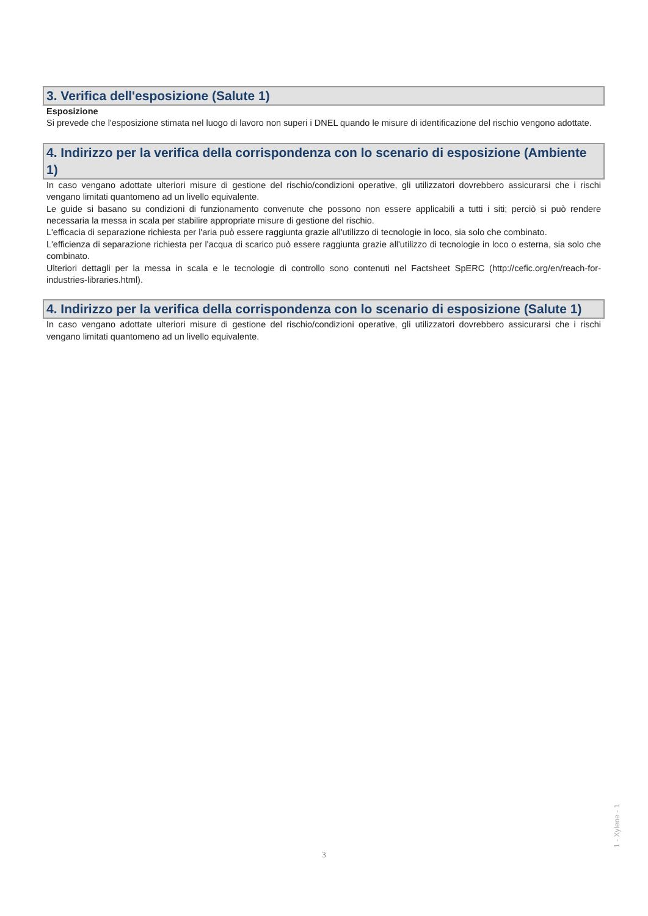3. Verifica dell'esposizione (Salute 1)
Esposizione
Si prevede che l'esposizione stimata nel luogo di lavoro non superi i DNEL quando le misure di identificazione del rischio vengono adottate.
4. Indirizzo per la verifica della corrispondenza con lo scenario di esposizione (Ambiente 1)
In caso vengano adottate ulteriori misure di gestione del rischio/condizioni operative, gli utilizzatori dovrebbero assicurarsi che i rischi vengano limitati quantomeno ad un livello equivalente.
Le guide si basano su condizioni di funzionamento convenute che possono non essere applicabili a tutti i siti; perciò si può rendere necessaria la messa in scala per stabilire appropriate misure di gestione del rischio.
L'efficacia di separazione richiesta per l'aria può essere raggiunta grazie all'utilizzo di tecnologie in loco, sia solo che combinato.
L'efficienza di separazione richiesta per l'acqua di scarico può essere raggiunta grazie all'utilizzo di tecnologie in loco o esterna, sia solo che combinato.
Ulteriori dettagli per la messa in scala e le tecnologie di controllo sono contenuti nel Factsheet SpERC (http://cefic.org/en/reach-for-industries-libraries.html).
4. Indirizzo per la verifica della corrispondenza con lo scenario di esposizione (Salute 1)
In caso vengano adottate ulteriori misure di gestione del rischio/condizioni operative, gli utilizzatori dovrebbero assicurarsi che i rischi vengano limitati quantomeno ad un livello equivalente.
1 - Xylene - 1
3